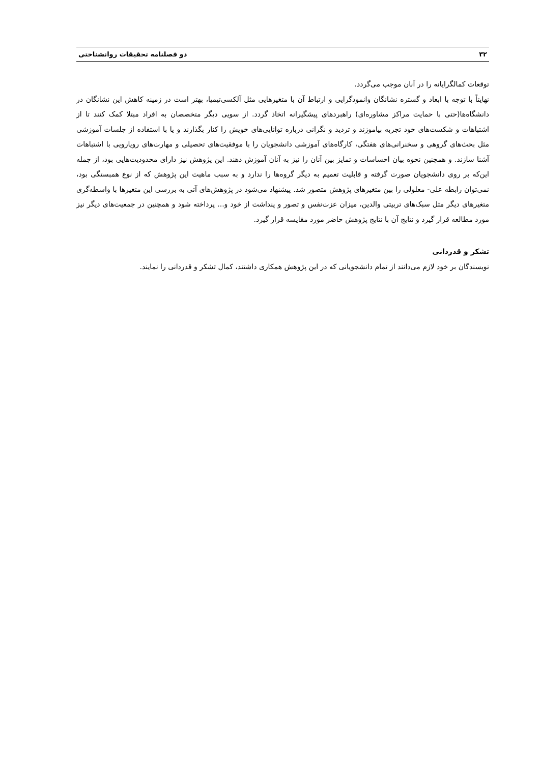۳۲ دو فصلنامه تحقیقات روانشناختی
توقعات کمالگرایانه را در آنان موجب می‌گردد.
نهایتاً با توجه با ابعاد و گستره نشانگان وانمودگرایی و ارتباط آن با متغیرهایی مثل آلکسی‌تیمیا، بهتر است در زمینه کاهش این نشانگان در دانشگاه‌ها(حتی با حمایت مراکز مشاوره‌ای) راهبردهای پیشگیرانه اتخاذ گردد. از سویی دیگر متخصصان به افراد مبتلا کمک کنند تا از اشتباهات و شکست‌های خود تجربه بیاموزند و تردید و نگرانی درباره توانایی‌های خویش را کنار بگذارند و یا با استفاده از جلسات آموزشی مثل بحث‌های گروهی و سخنرانی‌های هفتگی، کارگاه‌های آموزشی دانشجویان را با موفقیت‌های تحصیلی و مهارت‌های رویارویی با اشتباهات آشنا سازند. و همچنین نحوه بیان احساسات و تمایز بین آنان را نیز به آنان آموزش دهند. این پژوهش نیز دارای محدودیت‌هایی بود، از جمله این‌که بر روی دانشجویان صورت گرفته و قابلیت تعمیم به دیگر گروه‌ها را ندارد و به سبب ماهیت این پژوهش که از نوع همبستگی بود، نمی‌توان رابطه علی- معلولی را بین متغیرهای پژوهش متصور شد. پیشنهاد می‌شود در پژوهش‌های آتی به بررسی این متغیرها با واسطه‌گری متغیرهای دیگر مثل سبک‌های تربیتی والدین، میزان عزت‌نفس و تصور و پنداشت از خود و... پرداخته شود و همچنین در جمعیت‌های دیگر نیز مورد مطالعه قرار گیرد و نتایج آن با نتایج پژوهش حاضر مورد مقایسه قرار گیرد.
تشکر و قدردانی
نویسندگان بر خود لازم می‌دانند از تمام دانشجویانی که در این پژوهش همکاری داشتند، کمال تشکر و قدردانی را نمایند.